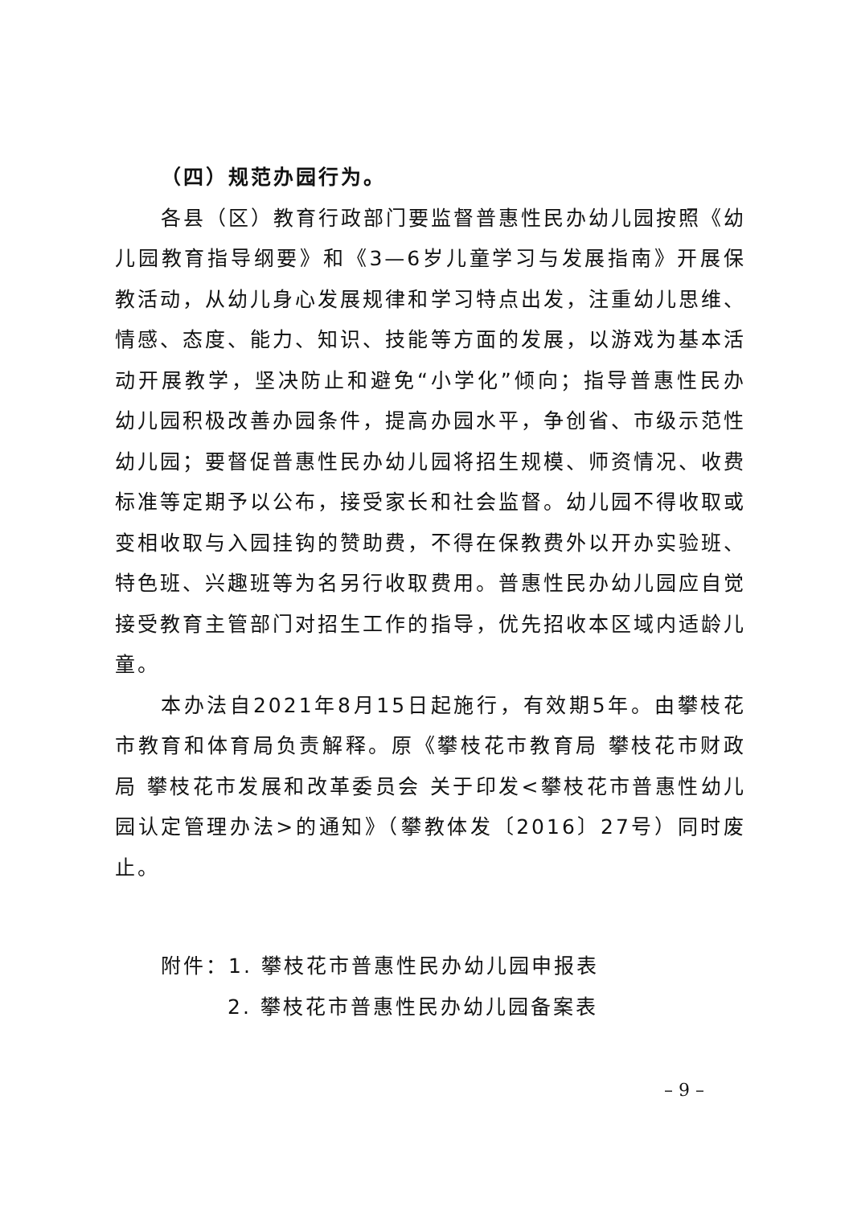（四）规范办园行为。
各县（区）教育行政部门要监督普惠性民办幼儿园按照《幼儿园教育指导纲要》和《3—6岁儿童学习与发展指南》开展保教活动，从幼儿身心发展规律和学习特点出发，注重幼儿思维、情感、态度、能力、知识、技能等方面的发展，以游戏为基本活动开展教学，坚决防止和避免“小学化”倾向；指导普惠性民办幼儿园积极改善办园条件，提高办园水平，争创省、市级示范性幼儿园；要督促普惠性民办幼儿园将招生规模、师资情况、收费标准等定期予以公布，接受家长和社会监督。幼儿园不得收取或变相收取与入园挂钩的赞助费，不得在保教费外以开办实验班、特色班、兴趣班等为名另行收取费用。普惠性民办幼儿园应自觉接受教育主管部门对招生工作的指导，优先招收本区域内适龄儿童。
本办法自2021年8月15日起施行，有效期5年。由攀枝花市教育和体育局负责解释。原《攀枝花市教育局 攀枝花市财政局 攀枝花市发展和改革委员会 关于印发<攀枝花市普惠性幼儿园认定管理办法>的通知》（攀教体发〔2016〕27号）同时废止。
附件：1. 攀枝花市普惠性民办幼儿园申报表
2. 攀枝花市普惠性民办幼儿园备案表
– 9 –